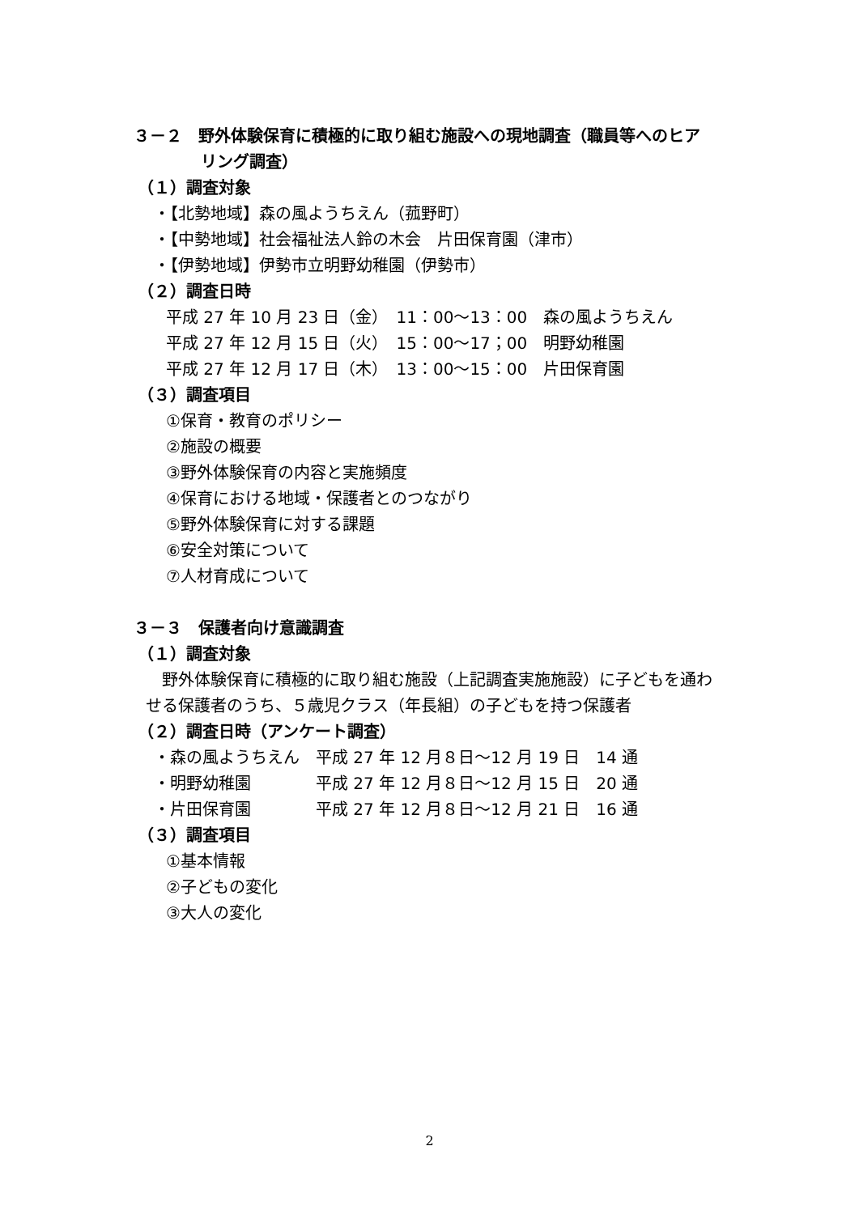３－２　野外体験保育に積極的に取り組む施設への現地調査（職員等へのヒア
リング調査）
（１）調査対象
・【北勢地域】森の風ようちえん（菰野町）
・【中勢地域】社会福祉法人鈴の木会　片田保育園（津市）
・【伊勢地域】伊勢市立明野幼稚園（伊勢市）
（２）調査日時
平成 27 年 10 月 23 日（金）　11：00～13：00　森の風ようちえん
平成 27 年 12 月 15 日（火）　15：00～17；00　明野幼稚園
平成 27 年 12 月 17 日（木）　13：00～15：00　片田保育園
（３）調査項目
①保育・教育のポリシー
②施設の概要
③野外体験保育の内容と実施頻度
④保育における地域・保護者とのつながり
⑤野外体験保育に対する課題
⑥安全対策について
⑦人材育成について
３－３　保護者向け意識調査
（１）調査対象
野外体験保育に積極的に取り組む施設（上記調査実施施設）に子どもを通わ
せる保護者のうち、５歳児クラス（年長組）の子どもを持つ保護者
（２）調査日時（アンケート調査）
・森の風ようちえん　平成 27 年 12 月８日～12 月 19 日　14 通
・明野幼稚園　　　　平成 27 年 12 月８日～12 月 15 日　20 通
・片田保育園　　　　平成 27 年 12 月８日～12 月 21 日　16 通
（３）調査項目
①基本情報
②子どもの変化
③大人の変化
2